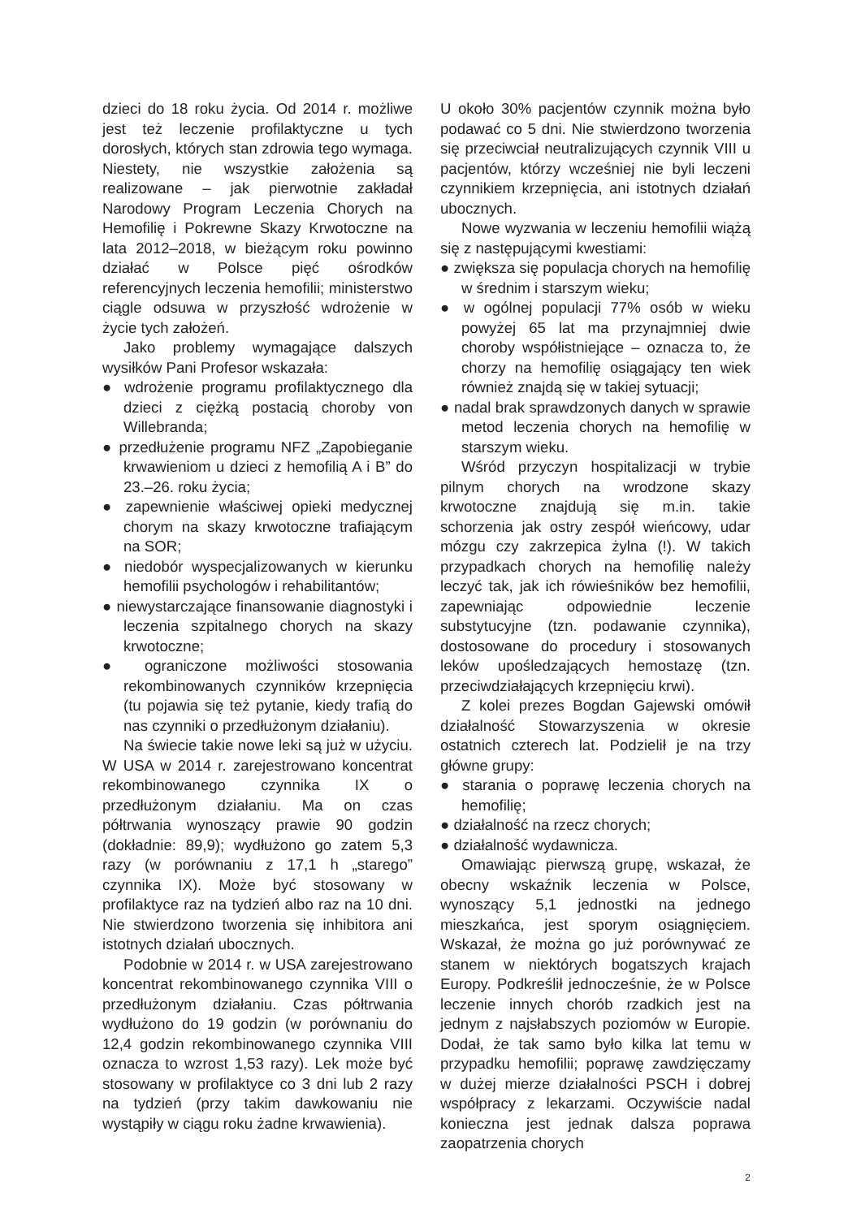dzieci do 18 roku życia. Od 2014 r. możliwe jest też leczenie profilaktyczne u tych dorosłych, których stan zdrowia tego wymaga. Niestety, nie wszystkie założenia są realizowane – jak pierwotnie zakładał Narodowy Program Leczenia Chorych na Hemofilię i Pokrewne Skazy Krwotoczne na lata 2012–2018, w bieżącym roku powinno działać w Polsce pięć ośrodków referencyjnych leczenia hemofilii; ministerstwo ciągle odsuwa w przyszłość wdrożenie w życie tych założeń.
Jako problemy wymagające dalszych wysiłków Pani Profesor wskazała:
● wdrożenie programu profilaktycznego dla dzieci z ciężką postacią choroby von Willebranda;
● przedłużenie programu NFZ „Zapobieganie krwawieniom u dzieci z hemofilią A i B” do 23.–26. roku życia;
● zapewnienie właściwej opieki medycznej chorym na skazy krwotoczne trafiającym na SOR;
● niedobór wyspecjalizowanych w kierunku hemofilii psychologów i rehabilitantów;
● niewystarczające finansowanie diagnostyki i leczenia szpitalnego chorych na skazy krwotoczne;
● ograniczone możliwości stosowania rekombinowanych czynników krzepnięcia (tu pojawia się też pytanie, kiedy trafią do nas czynniki o przedłużonym działaniu).
Na świecie takie nowe leki są już w użyciu. W USA w 2014 r. zarejestrowano koncentrat rekombinowanego czynnika IX o przedłużonym działaniu. Ma on czas półtrwania wynoszący prawie 90 godzin (dokładnie: 89,9); wydłużono go zatem 5,3 razy (w porównaniu z 17,1 h „starego” czynnika IX). Może być stosowany w profilaktyce raz na tydzień albo raz na 10 dni. Nie stwierdzono tworzenia się inhibitora ani istotnych działań ubocznych.
Podobnie w 2014 r. w USA zarejestrowano koncentrat rekombinowanego czynnika VIII o przedłużonym działaniu. Czas półtrwania wydłużono do 19 godzin (w porównaniu do 12,4 godzin rekombinowanego czynnika VIII oznacza to wzrost 1,53 razy). Lek może być stosowany w profilaktyce co 3 dni lub 2 razy na tydzień (przy takim dawkowaniu nie wystąpiły w ciągu roku żadne krwawienia).
U około 30% pacjentów czynnik można było podawać co 5 dni. Nie stwierdzono tworzenia się przeciwciał neutralizujących czynnik VIII u pacjentów, którzy wcześniej nie byli leczeni czynnikiem krzepnięcia, ani istotnych działań ubocznych.
Nowe wyzwania w leczeniu hemofilii wiążą się z następującymi kwestiami:
● zwiększa się populacja chorych na hemofilię w średnim i starszym wieku;
● w ogólnej populacji 77% osób w wieku powyżej 65 lat ma przynajmniej dwie choroby współistniejące – oznacza to, że chorzy na hemofilię osiągający ten wiek również znajdą się w takiej sytuacji;
● nadal brak sprawdzonych danych w sprawie metod leczenia chorych na hemofilię w starszym wieku.
Wśród przyczyn hospitalizacji w trybie pilnym chorych na wrodzone skazy krwotoczne znajdują się m.in. takie schorzenia jak ostry zespół wieńcowy, udar mózgu czy zakrzepica żylna (!). W takich przypadkach chorych na hemofilię należy leczyć tak, jak ich rówieśników bez hemofilii, zapewniając odpowiednie leczenie substytucyjne (tzn. podawanie czynnika), dostosowane do procedury i stosowanych leków upośledzających hemostazę (tzn. przeciwdziałających krzepnięciu krwi).
Z kolei prezes Bogdan Gajewski omówił działalność Stowarzyszenia w okresie ostatnich czterech lat. Podzielił je na trzy główne grupy:
● starania o poprawę leczenia chorych na hemofilię;
● działalność na rzecz chorych;
● działalność wydawnicza.
Omawiając pierwszą grupę, wskazał, że obecny wskaźnik leczenia w Polsce, wynoszący 5,1 jednostki na jednego mieszkańca, jest sporym osiągnięciem. Wskazał, że można go już porównywać ze stanem w niektórych bogatszych krajach Europy. Podkreślił jednocześnie, że w Polsce leczenie innych chorób rzadkich jest na jednym z najsłabszych poziomów w Europie. Dodał, że tak samo było kilka lat temu w przypadku hemofilii; poprawę zawdzięczamy w dużej mierze działalności PSCH i dobrej współpracy z lekarzami. Oczywiście nadal konieczna jest jednak dalsza poprawa zaopatrzenia chorych
2